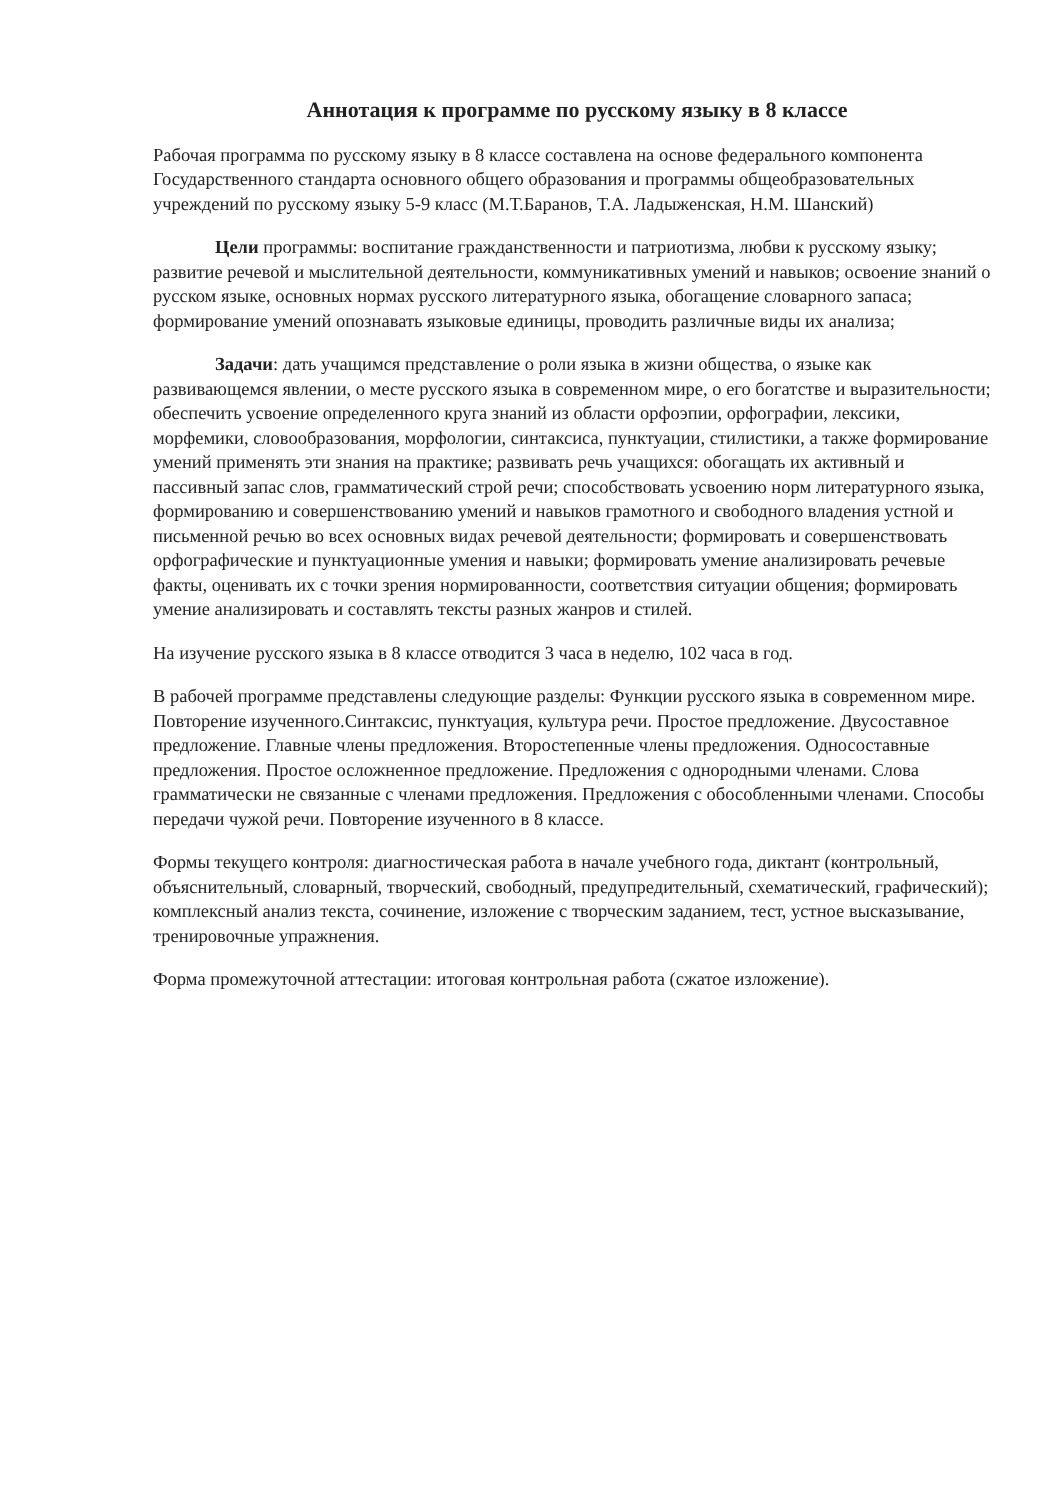Аннотация к программе по русскому языку в 8 классе
Рабочая программа по русскому языку в 8 классе составлена на основе федерального компонента Государственного стандарта основного общего образования и программы общеобразовательных учреждений по русскому языку 5-9 класс (М.Т.Баранов, Т.А. Ладыженская, Н.М. Шанский)
Цели программы: воспитание гражданственности и патриотизма, любви к русскому языку; развитие речевой и мыслительной деятельности, коммуникативных умений и навыков; освоение знаний о русском языке, основных нормах русского литературного языка, обогащение словарного запаса; формирование умений опознавать языковые единицы, проводить различные виды их анализа;
Задачи: дать учащимся представление о роли языка в жизни общества, о языке как развивающемся явлении, о месте русского языка в современном мире, о его богатстве и выразительности; обеспечить усвоение определенного круга знаний из области орфоэпии, орфографии, лексики, морфемики, словообразования, морфологии, синтаксиса, пунктуации, стилистики, а также формирование умений применять эти знания на практике; развивать речь учащихся: обогащать их активный и пассивный запас слов, грамматический строй речи; способствовать усвоению норм литературного языка, формированию и совершенствованию умений и навыков грамотного и свободного владения устной и письменной речью во всех основных видах речевой деятельности; формировать и совершенствовать орфографические и пунктуационные умения и навыки; формировать умение анализировать речевые факты, оценивать их с точки зрения нормированности, соответствия ситуации общения; формировать умение анализировать и составлять тексты разных жанров и стилей.
На изучение русского языка в 8 классе отводится 3 часа в неделю, 102 часа в год.
В рабочей программе представлены следующие разделы: Функции русского языка в современном мире. Повторение изученного.Синтаксис, пунктуация, культура речи. Простое предложение. Двусоставное предложение. Главные члены предложения. Второстепенные члены предложения. Односоставные предложения. Простое осложненное предложение. Предложения с однородными членами. Слова грамматически не связанные с членами предложения. Предложения с обособленными членами. Способы передачи чужой речи. Повторение изученного в 8 классе.
Формы текущего контроля: диагностическая работа в начале учебного года, диктант (контрольный, объяснительный, словарный, творческий, свободный, предупредительный, схематический, графический); комплексный анализ текста, сочинение, изложение с творческим заданием, тест, устное высказывание, тренировочные упражнения.
Форма промежуточной аттестации: итоговая контрольная работа (сжатое изложение).